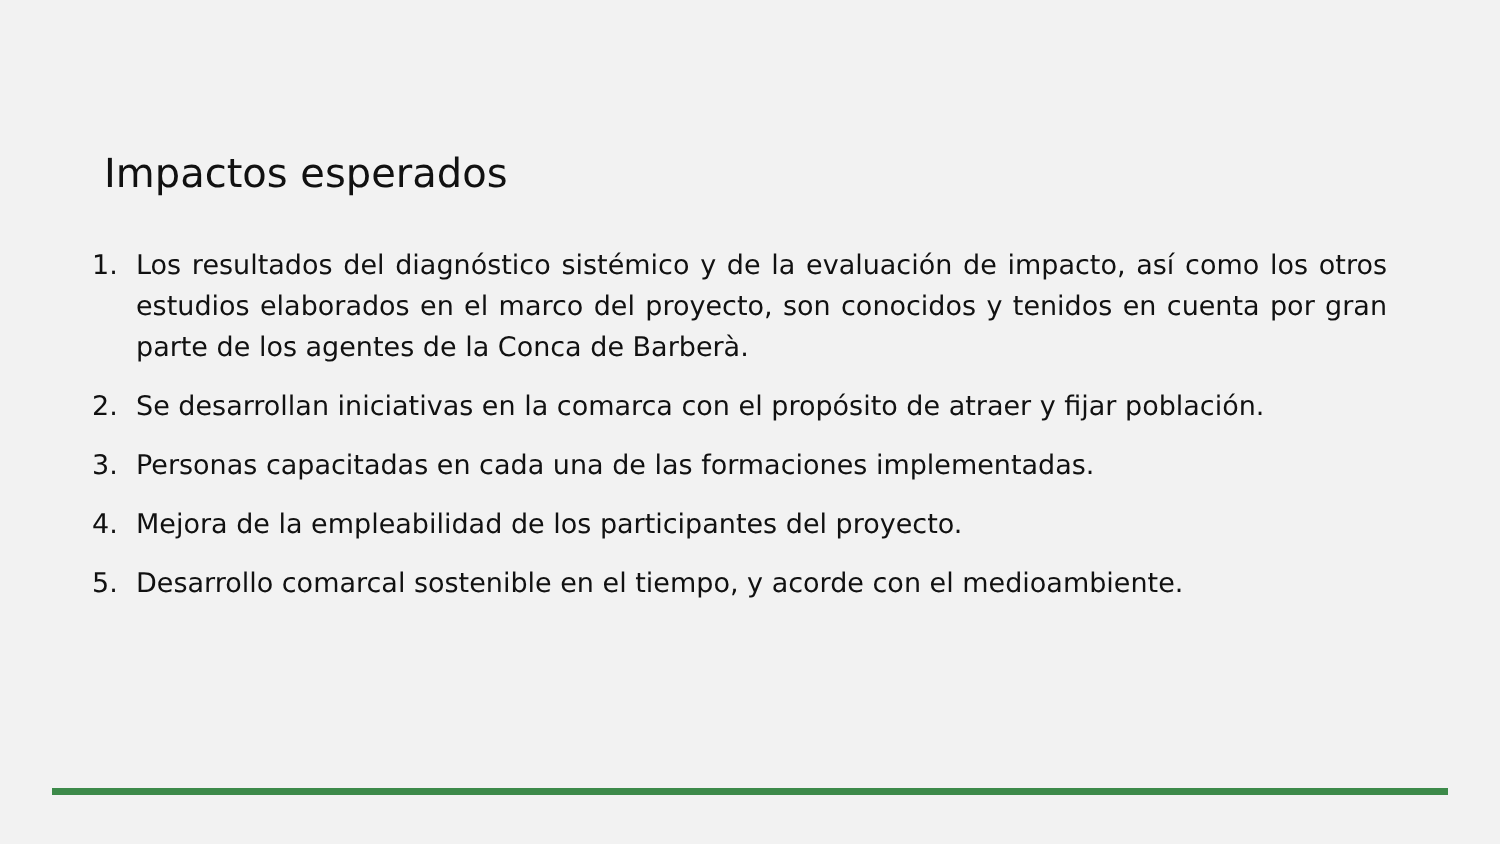Impactos esperados
1. Los resultados del diagnóstico sistémico y de la evaluación de impacto, así como los otros estudios elaborados en el marco del proyecto, son conocidos y tenidos en cuenta por gran parte de los agentes de la Conca de Barberà.
2. Se desarrollan iniciativas en la comarca con el propósito de atraer y fijar población.
3. Personas capacitadas en cada una de las formaciones implementadas.
4. Mejora de la empleabilidad de los participantes del proyecto.
5. Desarrollo comarcal sostenible en el tiempo, y acorde con el medioambiente.